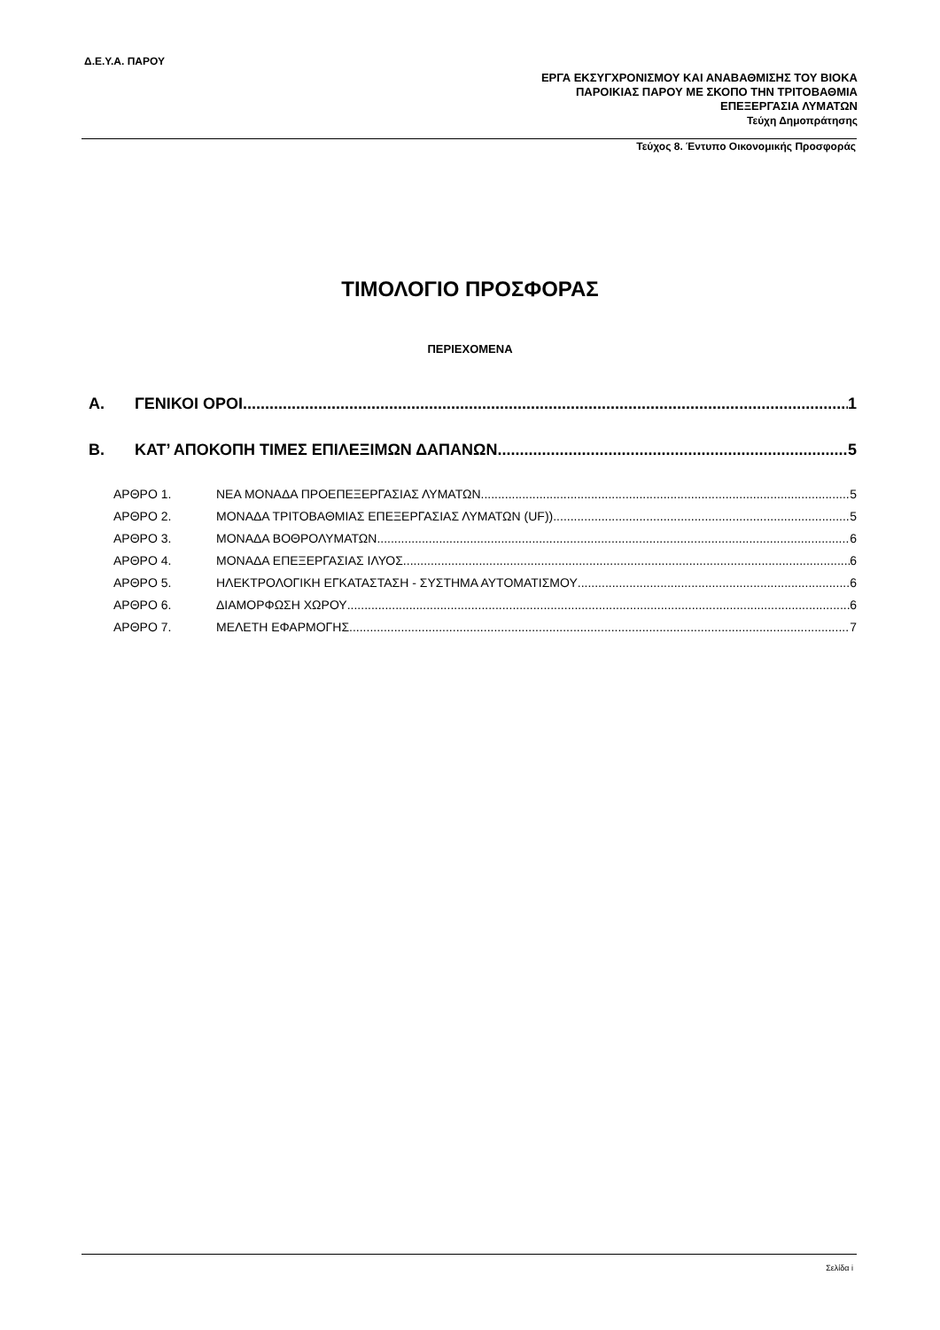Δ.Ε.Υ.Α. ΠΑΡΟΥ
ΕΡΓΑ ΕΚΣΥΓΧΡΟΝΙΣΜΟΥ ΚΑΙ ΑΝΑΒΑΘΜΙΣΗΣ ΤΟΥ ΒΙΟΚΑ
ΠΑΡΟΙΚΙΑΣ ΠΑΡΟΥ ΜΕ ΣΚΟΠΟ ΤΗΝ ΤΡΙΤΟΒΑΘΜΙΑ
ΕΠΕΞΕΡΓΑΣΙΑ ΛΥΜΑΤΩΝ
Τεύχη Δημοπράτησης
Τεύχος 8. Έντυπο Οικονομικής Προσφοράς
ΤΙΜΟΛΟΓΙΟ ΠΡΟΣΦΟΡΑΣ
ΠΕΡΙΕΧΟΜΕΝΑ
Α. ΓΕΝΙΚΟΙ ΟΡΟΙ 1
Β. ΚΑΤ’ ΑΠΟΚΟΠΗ ΤΙΜΕΣ ΕΠΙΛΕΞΙΜΩΝ ΔΑΠΑΝΩΝ 5
ΑΡΘΡΟ 1. ΝΕΑ ΜΟΝΑΔΑ ΠΡΟΕΠΕΞΕΡΓΑΣΙΑΣ ΛΥΜΑΤΩΝ 5
ΑΡΘΡΟ 2. ΜΟΝΑΔΑ ΤΡΙΤΟΒΑΘΜΙΑΣ ΕΠΕΞΕΡΓΑΣΙΑΣ ΛΥΜΑΤΩΝ (UF)) 5
ΑΡΘΡΟ 3. ΜΟΝΑΔΑ ΒΟΘΡΟΛΥΜΑΤΩΝ 6
ΑΡΘΡΟ 4. ΜΟΝΑΔΑ ΕΠΕΞΕΡΓΑΣΙΑΣ ΙΛΥΟΣ 6
ΑΡΘΡΟ 5. ΗΛΕΚΤΡΟΛΟΓΙΚΗ ΕΓΚΑΤΑΣΤΑΣΗ - ΣΥΣΤΗΜΑ ΑΥΤΟΜΑΤΙΣΜΟΥ 6
ΑΡΘΡΟ 6. ΔΙΑΜΟΡΦΩΣΗ ΧΩΡΟΥ 6
ΑΡΘΡΟ 7. ΜΕΛΕΤΗ ΕΦΑΡΜΟΓΗΣ 7
Σελίδα i